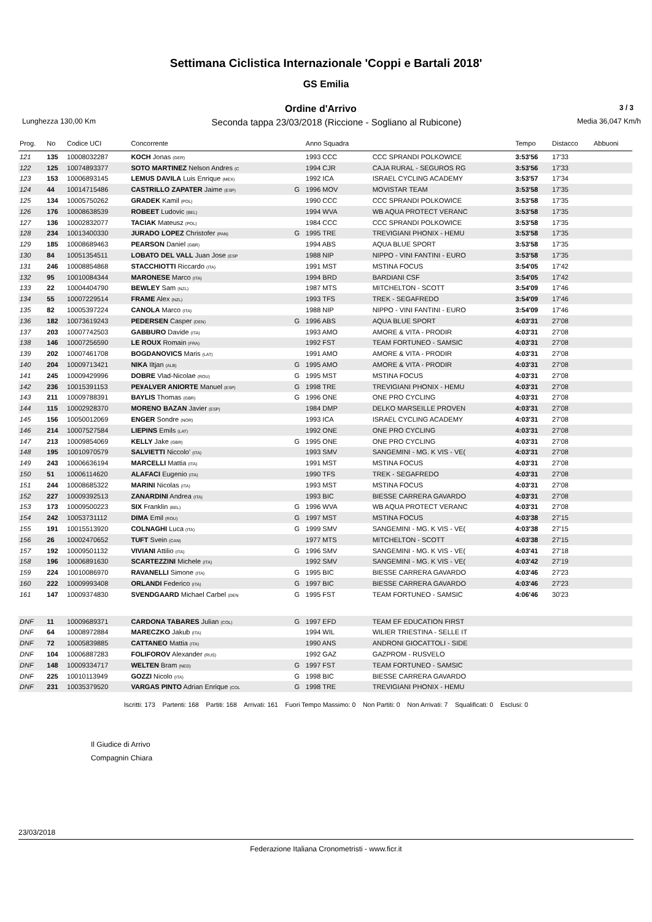Settimana Ciclistica Internazionale 'Coppi e Bartali 2018'
GS Emilia
Ordine d'Arrivo 3 / 3
Lunghezza 130,00 Km Seconda tappa 23/03/2018 (Riccione - Sogliano al Rubicone) Media 36,047 Km/h
| Prog. | No | Codice UCI | Concorrente | | Anno Squadra | | Tempo | Distacco | Abbuoni |
| --- | --- | --- | --- | --- | --- | --- | --- | --- | --- |
| 121 | 135 | 10008032287 | KOCH Jonas (GER) | | 1993 CCC | CCC SPRANDI POLKOWICE | 3:53'56 | 17'33 | |
| 122 | 125 | 10074893377 | SOTO MARTINEZ Nelson Andres (C | | 1994 CJR | CAJA RURAL - SEGUROS RG | 3:53'56 | 17'33 | |
| 123 | 153 | 10006893145 | LEMUS DAVILA Luis Enrique (MEX) | | 1992 ICA | ISRAEL CYCLING ACADEMY | 3:53'57 | 17'34 | |
| 124 | 44 | 10014715486 | CASTRILLO ZAPATER Jaime (ESP) | G | 1996 MOV | MOVISTAR TEAM | 3:53'58 | 17'35 | |
| 125 | 134 | 10005750262 | GRADEK Kamil (POL) | | 1990 CCC | CCC SPRANDI POLKOWICE | 3:53'58 | 17'35 | |
| 126 | 176 | 10008638539 | ROBEET Ludovic (BEL) | | 1994 WVA | WB AQUA PROTECT VERANC | 3:53'58 | 17'35 | |
| 127 | 136 | 10002832077 | TACIAK Mateusz (POL) | | 1984 CCC | CCC SPRANDI POLKOWICE | 3:53'58 | 17'35 | |
| 128 | 234 | 10013400330 | JURADO LOPEZ Christofer (PAN) | G | 1995 TRE | TREVIGIANI PHONIX - HEMU | 3:53'58 | 17'35 | |
| 129 | 185 | 10008689463 | PEARSON Daniel (GBR) | | 1994 ABS | AQUA BLUE SPORT | 3:53'58 | 17'35 | |
| 130 | 84 | 10051354511 | LOBATO DEL VALL Juan Jose (ESP | | 1988 NIP | NIPPO - VINI FANTINI - EURO | 3:53'58 | 17'35 | |
| 131 | 246 | 10008854868 | STACCHIOTTI Riccardo (ITA) | | 1991 MST | MSTINA FOCUS | 3:54'05 | 17'42 | |
| 132 | 95 | 10010084344 | MARONESE Marco (ITA) | | 1994 BRD | BARDIANI CSF | 3:54'05 | 17'42 | |
| 133 | 22 | 10004404790 | BEWLEY Sam (NZL) | | 1987 MTS | MITCHELTON - SCOTT | 3:54'09 | 17'46 | |
| 134 | 55 | 10007229514 | FRAME Alex (NZL) | | 1993 TFS | TREK - SEGAFREDO | 3:54'09 | 17'46 | |
| 135 | 82 | 10005397224 | CANOLA Marco (ITA) | | 1988 NIP | NIPPO - VINI FANTINI - EURO | 3:54'09 | 17'46 | |
| 136 | 182 | 10073619243 | PEDERSEN Casper (DEN) | G | 1996 ABS | AQUA BLUE SPORT | 4:03'31 | 27'08 | |
| 137 | 203 | 10007742503 | GABBURO Davide (ITA) | | 1993 AMO | AMORE & VITA - PRODIR | 4:03'31 | 27'08 | |
| 138 | 146 | 10007256590 | LE ROUX Romain (FRA) | | 1992 FST | TEAM FORTUNEO - SAMSIC | 4:03'31 | 27'08 | |
| 139 | 202 | 10007461708 | BOGDANOVICS Maris (LAT) | | 1991 AMO | AMORE & VITA - PRODIR | 4:03'31 | 27'08 | |
| 140 | 204 | 10009713421 | NIKA Iltjan (ALB) | G | 1995 AMO | AMORE & VITA - PRODIR | 4:03'31 | 27'08 | |
| 141 | 245 | 10009429996 | DOBRE Vlad-Nicolae (ROU) | G | 1995 MST | MSTINA FOCUS | 4:03'31 | 27'08 | |
| 142 | 236 | 10015391153 | PE¥ALVER ANIORTE Manuel (ESP) | G | 1998 TRE | TREVIGIANI PHONIX - HEMU | 4:03'31 | 27'08 | |
| 143 | 211 | 10009788391 | BAYLIS Thomas (GBR) | G | 1996 ONE | ONE PRO CYCLING | 4:03'31 | 27'08 | |
| 144 | 115 | 10002928370 | MORENO BAZAN Javier (ESP) | | 1984 DMP | DELKO MARSEILLE PROVEN | 4:03'31 | 27'08 | |
| 145 | 156 | 10050012069 | ENGER Sondre (NOR) | | 1993 ICA | ISRAEL CYCLING ACADEMY | 4:03'31 | 27'08 | |
| 146 | 214 | 10007527584 | LIEPINS Emils (LAT) | | 1992 ONE | ONE PRO CYCLING | 4:03'31 | 27'08 | |
| 147 | 213 | 10009854069 | KELLY Jake (GBR) | G | 1995 ONE | ONE PRO CYCLING | 4:03'31 | 27'08 | |
| 148 | 195 | 10010970579 | SALVIETTI Niccolo' (ITA) | | 1993 SMV | SANGEMINI - MG. K VIS - VE( | 4:03'31 | 27'08 | |
| 149 | 243 | 10006636194 | MARCELLI Mattia (ITA) | | 1991 MST | MSTINA FOCUS | 4:03'31 | 27'08 | |
| 150 | 51 | 10006114620 | ALAFACI Eugenio (ITA) | | 1990 TFS | TREK - SEGAFREDO | 4:03'31 | 27'08 | |
| 151 | 244 | 10008685322 | MARINI Nicolas (ITA) | | 1993 MST | MSTINA FOCUS | 4:03'31 | 27'08 | |
| 152 | 227 | 10009392513 | ZANARDINI Andrea (ITA) | | 1993 BIC | BIESSE CARRERA GAVARDO | 4:03'31 | 27'08 | |
| 153 | 173 | 10009500223 | SIX Franklin (BEL) | G | 1996 WVA | WB AQUA PROTECT VERANC | 4:03'31 | 27'08 | |
| 154 | 242 | 10053731112 | DIMA Emil (ROU) | G | 1997 MST | MSTINA FOCUS | 4:03'38 | 27'15 | |
| 155 | 191 | 10015513920 | COLNAGHI Luca (ITA) | G | 1999 SMV | SANGEMINI - MG. K VIS - VE( | 4:03'38 | 27'15 | |
| 156 | 26 | 10002470652 | TUFT Svein (CAN) | | 1977 MTS | MITCHELTON - SCOTT | 4:03'38 | 27'15 | |
| 157 | 192 | 10009501132 | VIVIANI Attilio (ITA) | G | 1996 SMV | SANGEMINI - MG. K VIS - VE( | 4:03'41 | 27'18 | |
| 158 | 196 | 10006891630 | SCARTEZZINI Michele (ITA) | | 1992 SMV | SANGEMINI - MG. K VIS - VE( | 4:03'42 | 27'19 | |
| 159 | 224 | 10010086970 | RAVANELLI Simone (ITA) | G | 1995 BIC | BIESSE CARRERA GAVARDO | 4:03'46 | 27'23 | |
| 160 | 222 | 10009993408 | ORLANDI Federico (ITA) | G | 1997 BIC | BIESSE CARRERA GAVARDO | 4:03'46 | 27'23 | |
| 161 | 147 | 10009374830 | SVENDGAARD Michael Carbel (DEN | G | 1995 FST | TEAM FORTUNEO - SAMSIC | 4:06'46 | 30'23 | |
| DNF | 11 | 10009689371 | CARDONA TABARES Julian (COL) | G | 1997 EFD | TEAM EF EDUCATION FIRST | | | |
| DNF | 64 | 10008972884 | MARECZKO Jakub (ITA) | | 1994 WIL | WILIER TRIESTINA - SELLE IT | | | |
| DNF | 72 | 10005839885 | CATTANEO Mattia (ITA) | | 1990 ANS | ANDRONI GIOCATTOLI - SIDE | | | |
| DNF | 104 | 10006887283 | FOLIFOROV Alexander (RUS) | | 1992 GAZ | GAZPROM - RUSVELO | | | |
| DNF | 148 | 10009334717 | WELTEN Bram (NED) | G | 1997 FST | TEAM FORTUNEO - SAMSIC | | | |
| DNF | 225 | 10010113949 | GOZZI Nicolo (ITA) | G | 1998 BIC | BIESSE CARRERA GAVARDO | | | |
| DNF | 231 | 10035379520 | VARGAS PINTO Adrian Enrique (COL | G | 1998 TRE | TREVIGIANI PHONIX - HEMU | | | |
Iscritti: 173 Partenti: 168 Partiti: 168 Arrivati: 161 Fuori Tempo Massimo: 0 Non Partiti: 0 Non Arrivati: 7 Squalificati: 0 Esclusi: 0
Il Giudice di Arrivo
Compagnin Chiara
23/03/2018
Federazione Italiana Cronometristi - www.ficr.it